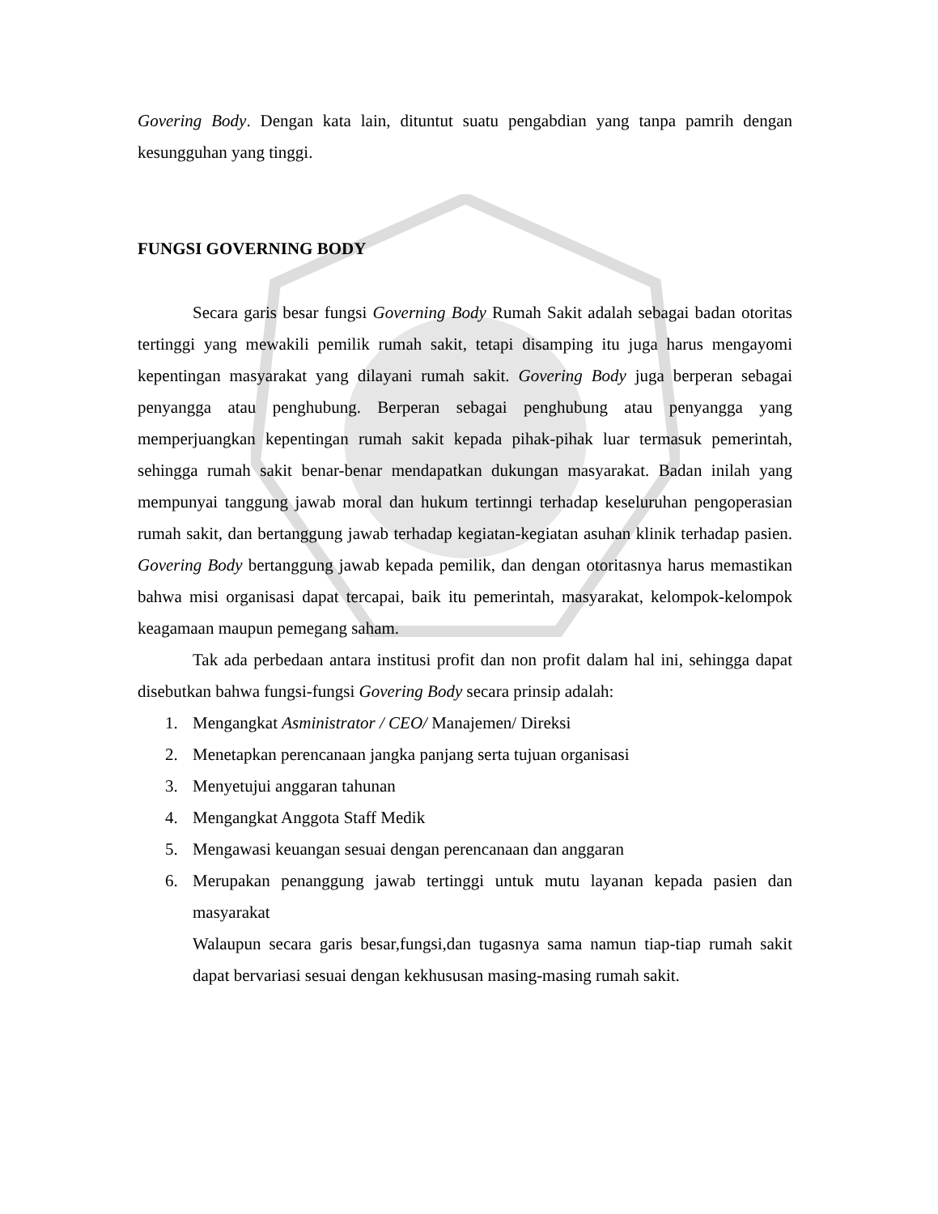Govering Body. Dengan kata lain, dituntut suatu pengabdian yang tanpa pamrih dengan kesungguhan yang tinggi.
FUNGSI GOVERNING BODY
Secara garis besar fungsi Governing Body Rumah Sakit adalah sebagai badan otoritas tertinggi yang mewakili pemilik rumah sakit, tetapi disamping itu juga harus mengayomi kepentingan masyarakat yang dilayani rumah sakit. Govering Body juga berperan sebagai penyangga atau penghubung. Berperan sebagai penghubung atau penyangga yang memperjuangkan kepentingan rumah sakit kepada pihak-pihak luar termasuk pemerintah, sehingga rumah sakit benar-benar mendapatkan dukungan masyarakat. Badan inilah yang mempunyai tanggung jawab moral dan hukum tertinngi terhadap keseluruhan pengoperasian rumah sakit, dan bertanggung jawab terhadap kegiatan-kegiatan asuhan klinik terhadap pasien. Govering Body bertanggung jawab kepada pemilik, dan dengan otoritasnya harus memastikan bahwa misi organisasi dapat tercapai, baik itu pemerintah, masyarakat, kelompok-kelompok keagamaan maupun pemegang saham.
Tak ada perbedaan antara institusi profit dan non profit dalam hal ini, sehingga dapat disebutkan bahwa fungsi-fungsi Govering Body secara prinsip adalah:
1. Mengangkat Asministrator / CEO/ Manajemen/ Direksi
2. Menetapkan perencanaan jangka panjang serta tujuan organisasi
3. Menyetujui anggaran tahunan
4. Mengangkat Anggota Staff Medik
5. Mengawasi keuangan sesuai dengan perencanaan dan anggaran
6. Merupakan penanggung jawab tertinggi untuk mutu layanan kepada pasien dan masyarakat
Walaupun secara garis besar,fungsi,dan tugasnya sama namun tiap-tiap rumah sakit dapat bervariasi sesuai dengan kekhususan masing-masing rumah sakit.